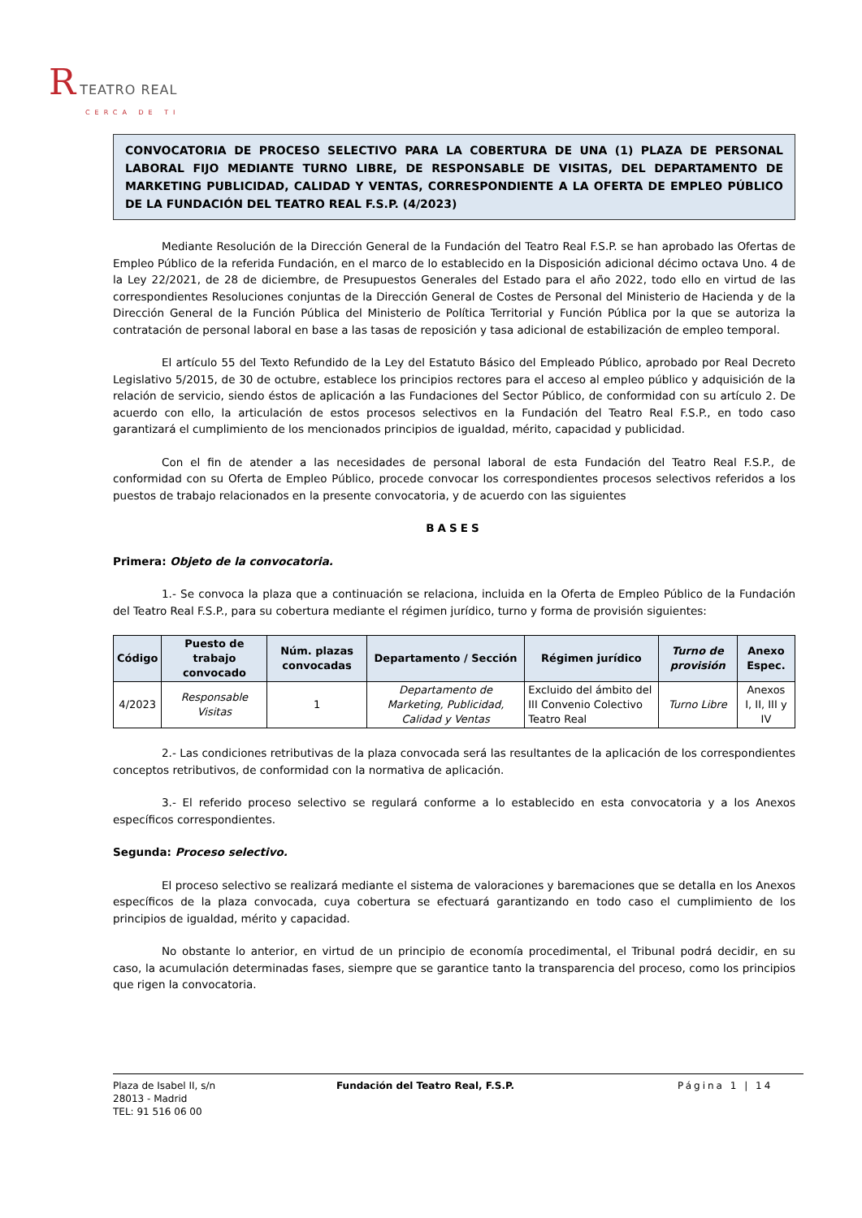R TEATRO REAL
CERCA DE TI
CONVOCATORIA DE PROCESO SELECTIVO PARA LA COBERTURA DE UNA (1) PLAZA DE PERSONAL LABORAL FIJO MEDIANTE TURNO LIBRE, DE RESPONSABLE DE VISITAS, DEL DEPARTAMENTO DE MARKETING PUBLICIDAD, CALIDAD Y VENTAS, CORRESPONDIENTE A LA OFERTA DE EMPLEO PÚBLICO DE LA FUNDACIÓN DEL TEATRO REAL F.S.P. (4/2023)
Mediante Resolución de la Dirección General de la Fundación del Teatro Real F.S.P. se han aprobado las Ofertas de Empleo Público de la referida Fundación, en el marco de lo establecido en la Disposición adicional décimo octava Uno. 4 de la Ley 22/2021, de 28 de diciembre, de Presupuestos Generales del Estado para el año 2022, todo ello en virtud de las correspondientes Resoluciones conjuntas de la Dirección General de Costes de Personal del Ministerio de Hacienda y de la Dirección General de la Función Pública del Ministerio de Política Territorial y Función Pública por la que se autoriza la contratación de personal laboral en base a las tasas de reposición y tasa adicional de estabilización de empleo temporal.
El artículo 55 del Texto Refundido de la Ley del Estatuto Básico del Empleado Público, aprobado por Real Decreto Legislativo 5/2015, de 30 de octubre, establece los principios rectores para el acceso al empleo público y adquisición de la relación de servicio, siendo éstos de aplicación a las Fundaciones del Sector Público, de conformidad con su artículo 2. De acuerdo con ello, la articulación de estos procesos selectivos en la Fundación del Teatro Real F.S.P., en todo caso garantizará el cumplimiento de los mencionados principios de igualdad, mérito, capacidad y publicidad.
Con el fin de atender a las necesidades de personal laboral de esta Fundación del Teatro Real F.S.P., de conformidad con su Oferta de Empleo Público, procede convocar los correspondientes procesos selectivos referidos a los puestos de trabajo relacionados en la presente convocatoria, y de acuerdo con las siguientes
BASES
Primera: Objeto de la convocatoria.
1.- Se convoca la plaza que a continuación se relaciona, incluida en la Oferta de Empleo Público de la Fundación del Teatro Real F.S.P., para su cobertura mediante el régimen jurídico, turno y forma de provisión siguientes:
| Código | Puesto de trabajo convocado | Núm. plazas convocadas | Departamento / Sección | Régimen jurídico | Turno de provisión | Anexo Espec. |
| --- | --- | --- | --- | --- | --- | --- |
| 4/2023 | Responsable Visitas | 1 | Departamento de Marketing, Publicidad, Calidad y Ventas | Excluido del ámbito del III Convenio Colectivo Teatro Real | Turno Libre | Anexos I, II, III y IV |
2.- Las condiciones retributivas de la plaza convocada será las resultantes de la aplicación de los correspondientes conceptos retributivos, de conformidad con la normativa de aplicación.
3.- El referido proceso selectivo se regulará conforme a lo establecido en esta convocatoria y a los Anexos específicos correspondientes.
Segunda: Proceso selectivo.
El proceso selectivo se realizará mediante el sistema de valoraciones y baremaciones que se detalla en los Anexos específicos de la plaza convocada, cuya cobertura se efectuará garantizando en todo caso el cumplimiento de los principios de igualdad, mérito y capacidad.
No obstante lo anterior, en virtud de un principio de economía procedimental, el Tribunal podrá decidir, en su caso, la acumulación determinadas fases, siempre que se garantice tanto la transparencia del proceso, como los principios que rigen la convocatoria.
Plaza de Isabel II, s/n
28013 - Madrid
TEL: 91 516 06 00
Fundación del Teatro Real, F.S.P. Página 1 | 14